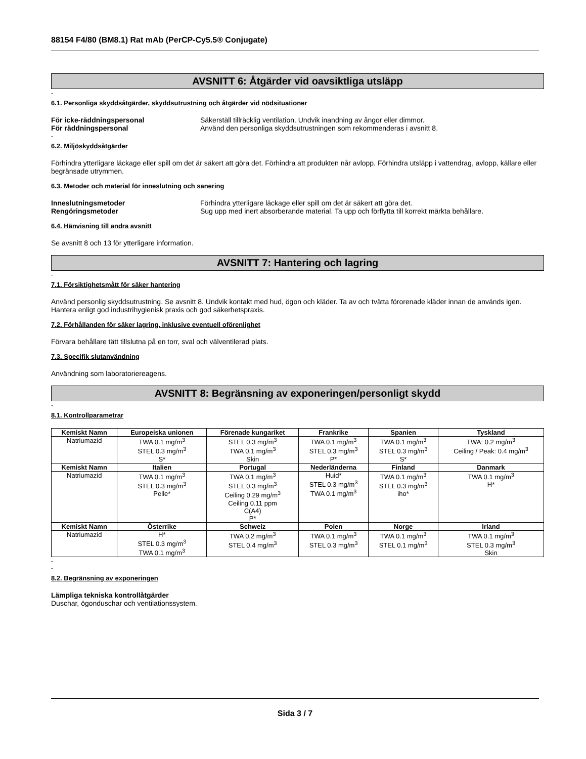88154 F4/80 (BM8.1) Rat mAb (PerCP-Cy5.5® Conjugate)
AVSNITT 6: Åtgärder vid oavsiktliga utsläpp
-
6.1. Personliga skyddsåtgärder, skyddsutrustning och åtgärder vid nödsituationer
För icke-räddningspersonal Säkerställ tillräcklig ventilation. Undvik inandning av ångor eller dimmor.
För räddningspersonal Använd den personliga skyddsutrustningen som rekommenderas i avsnitt 8.
-
6.2. Miljöskyddsåtgärder
Förhindra ytterligare läckage eller spill om det är säkert att göra det. Förhindra att produkten når avlopp. Förhindra utsläpp i vattendrag, avlopp, källare eller begränsade utrymmen.
6.3. Metoder och material för inneslutning och sanering
Inneslutningsmetoder Förhindra ytterligare läckage eller spill om det är säkert att göra det.
Rengöringsmetoder Sug upp med inert absorberande material. Ta upp och förflytta till korrekt märkta behållare.
6.4. Hänvisning till andra avsnitt
Se avsnitt 8 och 13 för ytterligare information.
AVSNITT 7: Hantering och lagring
-
7.1. Försiktighetsmått för säker hantering
Använd personlig skyddsutrustning. Se avsnitt 8. Undvik kontakt med hud, ögon och kläder. Ta av och tvätta förorenade kläder innan de används igen. Hantera enligt god industrihygienisk praxis och god säkerhetspraxis.
7.2. Förhållanden för säker lagring, inklusive eventuell oförenlighet
Förvara behållare tätt tillslutna på en torr, sval och välventilerad plats.
7.3. Specifik slutanvändning
Användning som laboratoriereagens.
AVSNITT 8: Begränsning av exponeringen/personligt skydd
-
8.1. Kontrollparametrar
| Kemiskt Namn | Europeiska unionen | Förenade kungariket | Frankrike | Spanien | Tyskland |
| --- | --- | --- | --- | --- | --- |
| Natriumazid | TWA 0.1 mg/m<sup>3</sup> STEL 0.3 mg/m<sup>3</sup> S* | STEL 0.3 mg/m<sup>3</sup> TWA 0.1 mg/m<sup>3</sup> Skin | TWA 0.1 mg/m<sup>3</sup> STEL 0.3 mg/m<sup>3</sup> P* | TWA 0.1 mg/m<sup>3</sup> STEL 0.3 mg/m<sup>3</sup> S* | TWA: 0.2 mg/m<sup>3</sup> Ceiling / Peak: 0.4 mg/m<sup>3</sup> |
| Kemiskt Namn | Italien | Portugal | Nederländerna | Finland | Danmark |
| Natriumazid | TWA 0.1 mg/m<sup>3</sup> STEL 0.3 mg/m<sup>3</sup> Pelle* | TWA 0.1 mg/m<sup>3</sup> STEL 0.3 mg/m<sup>3</sup> Ceiling 0.29 mg/m<sup>3</sup> Ceiling 0.11 ppm C(A4) P* | Huid* STEL 0.3 mg/m<sup>3</sup> TWA 0.1 mg/m<sup>3</sup> | TWA 0.1 mg/m<sup>3</sup> STEL 0.3 mg/m<sup>3</sup> iho* | TWA 0.1 mg/m<sup>3</sup> H* |
| Kemiskt Namn | Österrike | Schweiz | Polen | Norge | Irland |
| Natriumazid | H* STEL 0.3 mg/m<sup>3</sup> TWA 0.1 mg/m<sup>3</sup> | TWA 0.2 mg/m<sup>3</sup> STEL 0.4 mg/m<sup>3</sup> | TWA 0.1 mg/m<sup>3</sup> STEL 0.3 mg/m<sup>3</sup> | TWA 0.1 mg/m<sup>3</sup> STEL 0.1 mg/m<sup>3</sup> | TWA 0.1 mg/m<sup>3</sup> STEL 0.3 mg/m<sup>3</sup> Skin |
-
-
8.2. Begränsning av exponeringen
Lämpliga tekniska kontrollåtgärder
Duschar, ögonduschar och ventilationssystem.
Sida 3 / 7